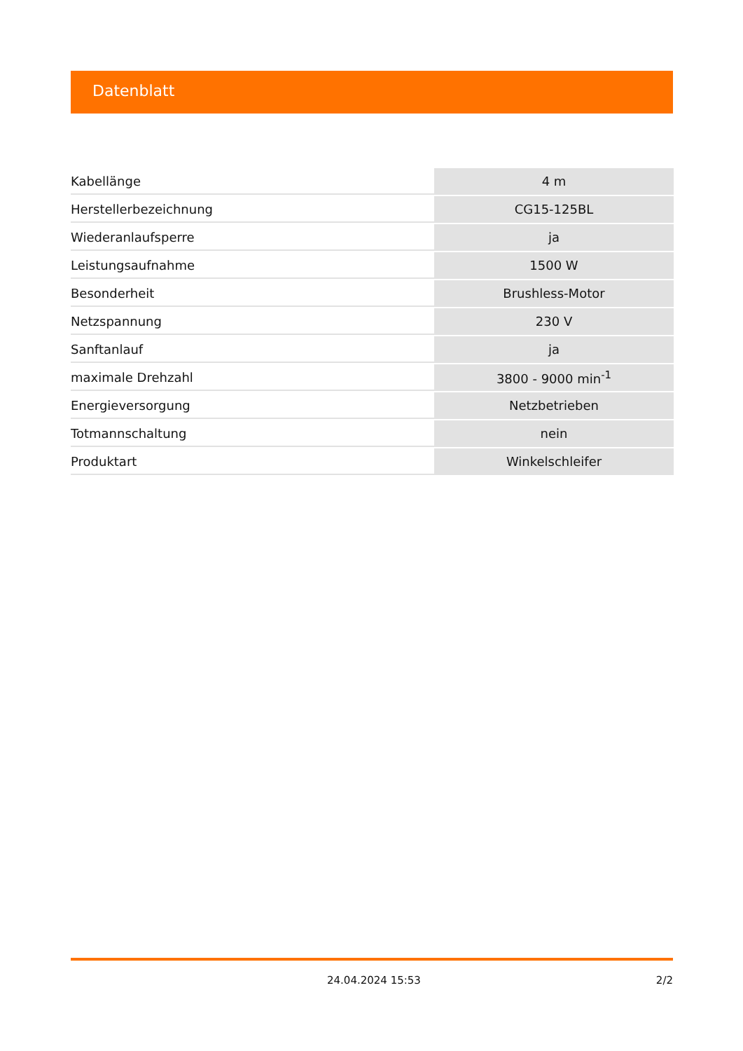Datenblatt
| Kabellänge | 4 m |
| Herstellerbezeichnung | CG15-125BL |
| Wiederanlaufsperre | ja |
| Leistungsaufnahme | 1500 W |
| Besonderheit | Brushless-Motor |
| Netzspannung | 230 V |
| Sanftanlauf | ja |
| maximale Drehzahl | 3800 - 9000 min<sup>-1</sup> |
| Energieversorgung | Netzbetrieben |
| Totmannschaltung | nein |
| Produktart | Winkelschleifer |
24.04.2024 15:53 2/2